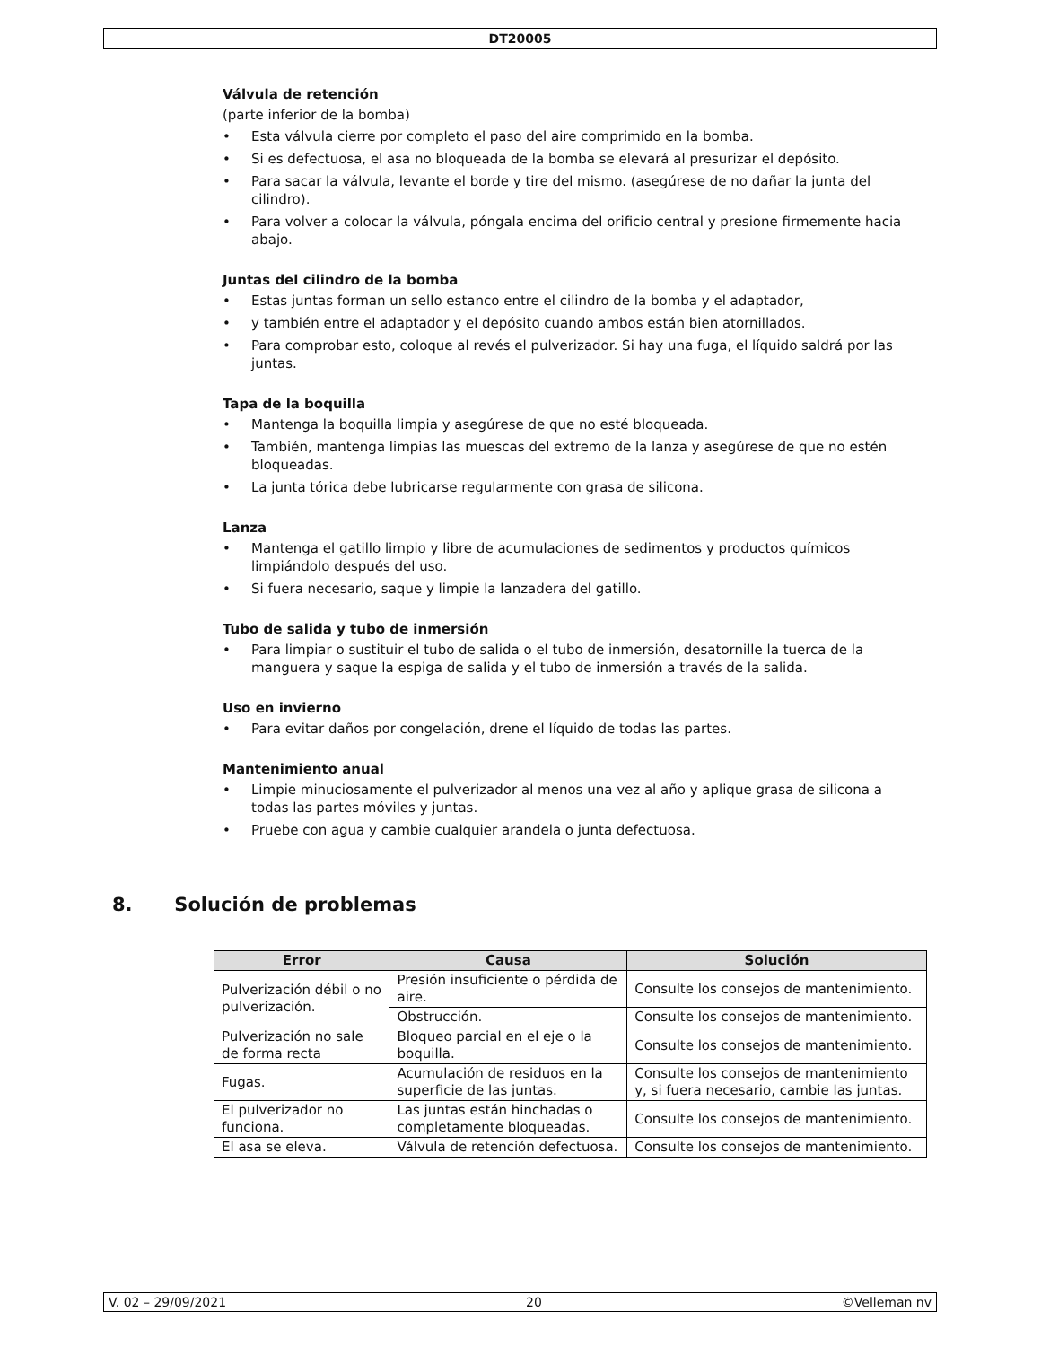DT20005
Válvula de retención
(parte inferior de la bomba)
• Esta válvula cierre por completo el paso del aire comprimido en la bomba.
• Si es defectuosa, el asa no bloqueada de la bomba se elevará al presurizar el depósito.
• Para sacar la válvula, levante el borde y tire del mismo. (asegúrese de no dañar la junta del cilindro).
• Para volver a colocar la válvula, póngala encima del orificio central y presione firmemente hacia abajo.
Juntas del cilindro de la bomba
• Estas juntas forman un sello estanco entre el cilindro de la bomba y el adaptador,
• y también entre el adaptador y el depósito cuando ambos están bien atornillados.
• Para comprobar esto, coloque al revés el pulverizador. Si hay una fuga, el líquido saldrá por las juntas.
Tapa de la boquilla
• Mantenga la boquilla limpia y asegúrese de que no esté bloqueada.
• También, mantenga limpias las muescas del extremo de la lanza y asegúrese de que no estén bloqueadas.
• La junta tórica debe lubricarse regularmente con grasa de silicona.
Lanza
• Mantenga el gatillo limpio y libre de acumulaciones de sedimentos y productos químicos limpiándolo después del uso.
• Si fuera necesario, saque y limpie la lanzadera del gatillo.
Tubo de salida y tubo de inmersión
• Para limpiar o sustituir el tubo de salida o el tubo de inmersión, desatornille la tuerca de la manguera y saque la espiga de salida y el tubo de inmersión a través de la salida.
Uso en invierno
• Para evitar daños por congelación, drene el líquido de todas las partes.
Mantenimiento anual
• Limpie minuciosamente el pulverizador al menos una vez al año y aplique grasa de silicona a todas las partes móviles y juntas.
• Pruebe con agua y cambie cualquier arandela o junta defectuosa.
8. Solución de problemas
| Error | Causa | Solución |
| --- | --- | --- |
| Pulverización débil o no pulverización. | Presión insuficiente o pérdida de aire. | Consulte los consejos de mantenimiento. |
| | Obstrucción. | Consulte los consejos de mantenimiento. |
| Pulverización no sale de forma recta | Bloqueo parcial en el eje o la boquilla. | Consulte los consejos de mantenimiento. |
| Fugas. | Acumulación de residuos en la superficie de las juntas. | Consulte los consejos de mantenimiento y, si fuera necesario, cambie las juntas. |
| El pulverizador no funciona. | Las juntas están hinchadas o completamente bloqueadas. | Consulte los consejos de mantenimiento. |
| El asa se eleva. | Válvula de retención defectuosa. | Consulte los consejos de mantenimiento. |
V. 02 – 29/09/2021 20 ©Velleman nv